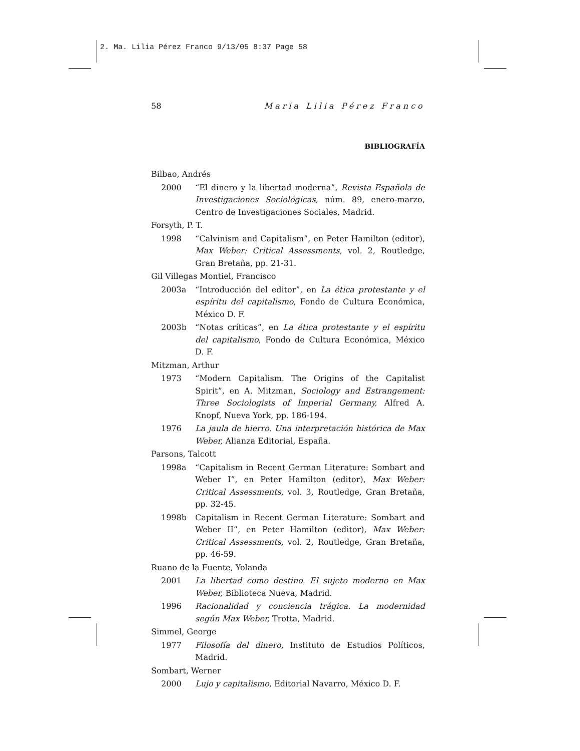2. Ma. Lilia Pérez Franco 9/13/05 8:37 Page 58
58 María Lilia Pérez Franco
BIBLIOGRAFÍA
Bilbao, Andrés
2000 “El dinero y la libertad moderna”, Revista Española de Investigaciones Sociológicas, núm. 89, enero-marzo, Centro de Investigaciones Sociales, Madrid.
Forsyth, P. T.
1998 “Calvinism and Capitalism”, en Peter Hamilton (editor), Max Weber: Critical Assessments, vol. 2, Routledge, Gran Bretaña, pp. 21-31.
Gil Villegas Montiel, Francisco
2003a “Introducción del editor”, en La ética protestante y el espíritu del capitalismo, Fondo de Cultura Económica, México D. F.
2003b “Notas críticas”, en La ética protestante y el espíritu del capitalismo, Fondo de Cultura Económica, México D. F.
Mitzman, Arthur
1973 “Modern Capitalism. The Origins of the Capitalist Spirit”, en A. Mitzman, Sociology and Estrangement: Three Sociologists of Imperial Germany, Alfred A. Knopf, Nueva York, pp. 186-194.
1976 La jaula de hierro. Una interpretación histórica de Max Weber, Alianza Editorial, España.
Parsons, Talcott
1998a “Capitalism in Recent German Literature: Sombart and Weber I”, en Peter Hamilton (editor), Max Weber: Critical Assessments, vol. 3, Routledge, Gran Bretaña, pp. 32-45.
1998b Capitalism in Recent German Literature: Sombart and Weber II”, en Peter Hamilton (editor), Max Weber: Critical Assessments, vol. 2, Routledge, Gran Bretaña, pp. 46-59.
Ruano de la Fuente, Yolanda
2001 La libertad como destino. El sujeto moderno en Max Weber, Biblioteca Nueva, Madrid.
1996 Racionalidad y conciencia trágica. La modernidad según Max Weber, Trotta, Madrid.
Simmel, George
1977 Filosofía del dinero, Instituto de Estudios Políticos, Madrid.
Sombart, Werner
2000 Lujo y capitalismo, Editorial Navarro, México D. F.